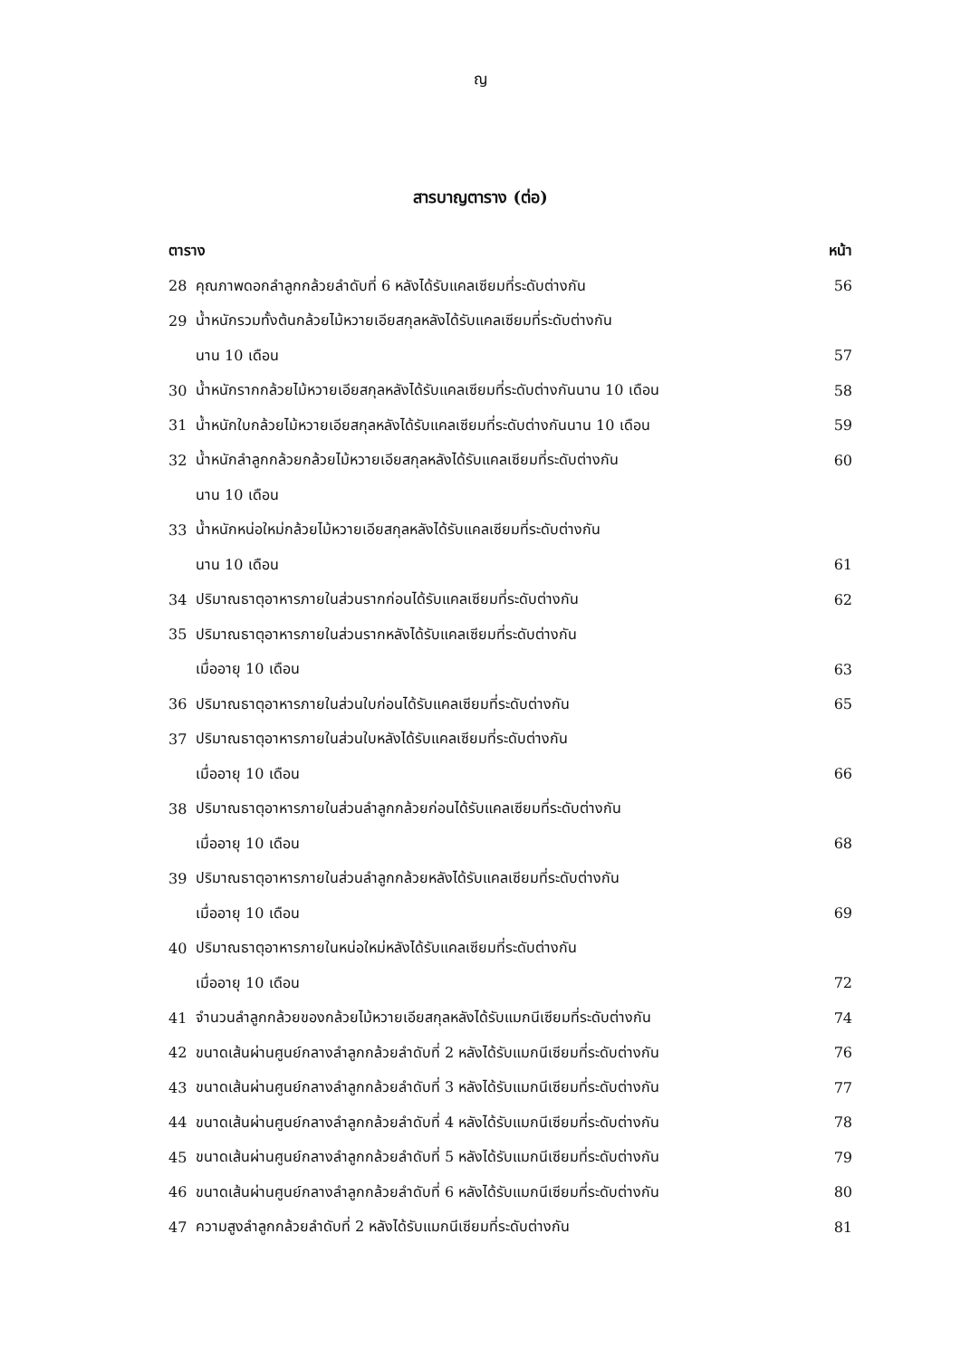ญ
สารบาญตาราง (ต่อ)
| ตาราง | | หน้า |
| --- | --- | --- |
| 28 | คุณภาพดอกลำลูกกล้วยลำดับที่ 6 หลังได้รับแคลเซียมที่ระดับต่างกัน | 56 |
| 29 | น้ำหนักรวมทั้งต้นกล้วยไม้หวายเอียสกุลหลังได้รับแคลเซียมที่ระดับต่างกัน | |
| | นาน 10 เดือน | 57 |
| 30 | น้ำหนักรากกล้วยไม้หวายเอียสกุลหลังได้รับแคลเซียมที่ระดับต่างกันนาน 10 เดือน | 58 |
| 31 | น้ำหนักใบกล้วยไม้หวายเอียสกุลหลังได้รับแคลเซียมที่ระดับต่างกันนาน 10 เดือน | 59 |
| 32 | น้ำหนักลำลูกกล้วยกล้วยไม้หวายเอียสกุลหลังได้รับแคลเซียมที่ระดับต่างกัน | 60 |
| | นาน 10 เดือน | |
| 33 | น้ำหนักหน่อใหม่กล้วยไม้หวายเอียสกุลหลังได้รับแคลเซียมที่ระดับต่างกัน | |
| | นาน 10 เดือน | 61 |
| 34 | ปริมาณธาตุอาหารภายในส่วนรากก่อนได้รับแคลเซียมที่ระดับต่างกัน | 62 |
| 35 | ปริมาณธาตุอาหารภายในส่วนรากหลังได้รับแคลเซียมที่ระดับต่างกัน | |
| | เมื่ออายุ 10 เดือน | 63 |
| 36 | ปริมาณธาตุอาหารภายในส่วนใบก่อนได้รับแคลเซียมที่ระดับต่างกัน | 65 |
| 37 | ปริมาณธาตุอาหารภายในส่วนใบหลังได้รับแคลเซียมที่ระดับต่างกัน | |
| | เมื่ออายุ 10 เดือน | 66 |
| 38 | ปริมาณธาตุอาหารภายในส่วนลำลูกกล้วยก่อนได้รับแคลเซียมที่ระดับต่างกัน | |
| | เมื่ออายุ 10 เดือน | 68 |
| 39 | ปริมาณธาตุอาหารภายในส่วนลำลูกกล้วยหลังได้รับแคลเซียมที่ระดับต่างกัน | |
| | เมื่ออายุ 10 เดือน | 69 |
| 40 | ปริมาณธาตุอาหารภายในหน่อใหม่หลังได้รับแคลเซียมที่ระดับต่างกัน | |
| | เมื่ออายุ 10 เดือน | 72 |
| 41 | จำนวนลำลูกกล้วยของกล้วยไม้หวายเอียสกุลหลังได้รับแมกนีเซียมที่ระดับต่างกัน | 74 |
| 42 | ขนาดเส้นผ่านศูนย์กลางลำลูกกล้วยลำดับที่ 2 หลังได้รับแมกนีเซียมที่ระดับต่างกัน | 76 |
| 43 | ขนาดเส้นผ่านศูนย์กลางลำลูกกล้วยลำดับที่ 3 หลังได้รับแมกนีเซียมที่ระดับต่างกัน | 77 |
| 44 | ขนาดเส้นผ่านศูนย์กลางลำลูกกล้วยลำดับที่ 4 หลังได้รับแมกนีเซียมที่ระดับต่างกัน | 78 |
| 45 | ขนาดเส้นผ่านศูนย์กลางลำลูกกล้วยลำดับที่ 5 หลังได้รับแมกนีเซียมที่ระดับต่างกัน | 79 |
| 46 | ขนาดเส้นผ่านศูนย์กลางลำลูกกล้วยลำดับที่ 6 หลังได้รับแมกนีเซียมที่ระดับต่างกัน | 80 |
| 47 | ความสูงลำลูกกล้วยลำดับที่ 2 หลังได้รับแมกนีเซียมที่ระดับต่างกัน | 81 |